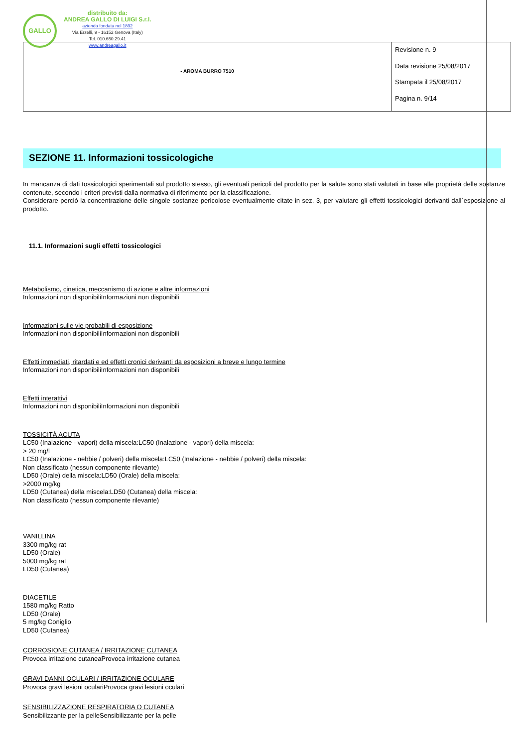GALLO
distribuito da:
ANDREA GALLO DI LUIGI S.r.l.
azienda fondata nel 1892
Via Erzelli, 9 - 16152 Genova (Italy)
Tel. 010.650.29.41
www.andreagallo.it
| - AROMA BURRO 7510 | Revisione n. 9 Data revisione 25/08/2017 Stampata il 25/08/2017 Pagina n. 9/14 |
SEZIONE 11. Informazioni tossicologiche
In mancanza di dati tossicologici sperimentali sul prodotto stesso, gli eventuali pericoli del prodotto per la salute sono stati valutati in base alle proprietà delle sostanze contenute, secondo i criteri previsti dalla normativa di riferimento per la classificazione.
Considerare perciò la concentrazione delle singole sostanze pericolose eventualmente citate in sez. 3, per valutare gli effetti tossicologici derivanti dall`esposizione al prodotto.
11.1. Informazioni sugli effetti tossicologici
Metabolismo, cinetica, meccanismo di azione e altre informazioni
Informazioni non disponibiliInformazioni non disponibili
Informazioni sulle vie probabili di esposizione
Informazioni non disponibiliInformazioni non disponibili
Effetti immediati, ritardati e ed effetti cronici derivanti da esposizioni a breve e lungo termine
Informazioni non disponibiliInformazioni non disponibili
Effetti interattivi
Informazioni non disponibiliInformazioni non disponibili
TOSSICITÀ ACUTA
LC50 (Inalazione - vapori) della miscela:LC50 (Inalazione - vapori) della miscela:
> 20 mg/l
LC50 (Inalazione - nebbie / polveri) della miscela:LC50 (Inalazione - nebbie / polveri) della miscela:
Non classificato (nessun componente rilevante)
LD50 (Orale) della miscela:LD50 (Orale) della miscela:
>2000 mg/kg
LD50 (Cutanea) della miscela:LD50 (Cutanea) della miscela:
Non classificato (nessun componente rilevante)
VANILLINA
3300 mg/kg rat
LD50 (Orale)
5000 mg/kg rat
LD50 (Cutanea)
DIACETILE
1580 mg/kg Ratto
LD50 (Orale)
5 mg/kg Coniglio
LD50 (Cutanea)
CORROSIONE CUTANEA / IRRITAZIONE CUTANEA
Provoca irritazione cutaneaProvoca irritazione cutanea
GRAVI DANNI OCULARI / IRRITAZIONE OCULARE
Provoca gravi lesioni oculariProvoca gravi lesioni oculari
SENSIBILIZZAZIONE RESPIRATORIA O CUTANEA
Sensibilizzante per la pelleSensibilizzante per la pelle